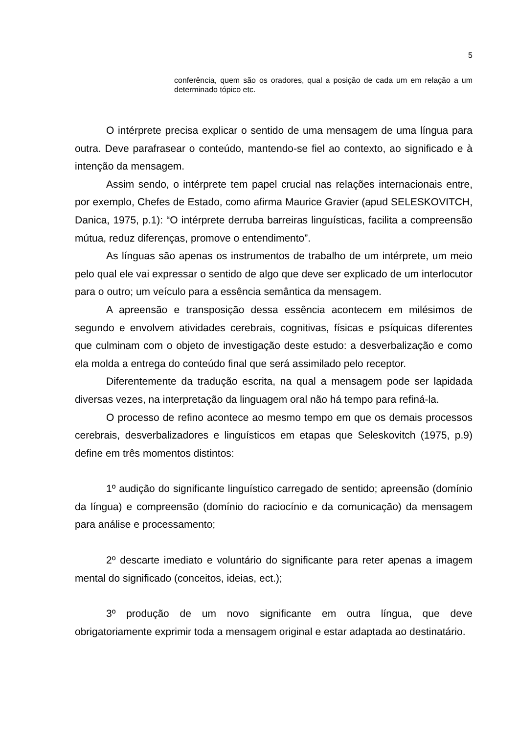5
conferência, quem são os oradores, qual a posição de cada um em relação a um determinado tópico etc.
O intérprete precisa explicar o sentido de uma mensagem de uma língua para outra. Deve parafrasear o conteúdo, mantendo-se fiel ao contexto, ao significado e à intenção da mensagem.
Assim sendo, o intérprete tem papel crucial nas relações internacionais entre, por exemplo, Chefes de Estado, como afirma Maurice Gravier (apud SELESKOVITCH, Danica, 1975, p.1): “O intérprete derruba barreiras linguísticas, facilita a compreensão mútua, reduz diferenças, promove o entendimento”.
As línguas são apenas os instrumentos de trabalho de um intérprete, um meio pelo qual ele vai expressar o sentido de algo que deve ser explicado de um interlocutor para o outro; um veículo para a essência semântica da mensagem.
A apreensão e transposição dessa essência acontecem em milésimos de segundo e envolvem atividades cerebrais, cognitivas, físicas e psíquicas diferentes que culminam com o objeto de investigação deste estudo: a desverbalização e como ela molda a entrega do conteúdo final que será assimilado pelo receptor.
Diferentemente da tradução escrita, na qual a mensagem pode ser lapidada diversas vezes, na interpretação da linguagem oral não há tempo para refiná-la.
O processo de refino acontece ao mesmo tempo em que os demais processos cerebrais, desverbalizadores e linguísticos em etapas que Seleskovitch (1975, p.9) define em três momentos distintos:
1º audição do significante linguístico carregado de sentido; apreensão (domínio da língua) e compreensão (domínio do raciocínio e da comunicação) da mensagem para análise e processamento;
2º descarte imediato e voluntário do significante para reter apenas a imagem mental do significado (conceitos, ideias, ect.);
3º produção de um novo significante em outra língua, que deve obrigatoriamente exprimir toda a mensagem original e estar adaptada ao destinatário.